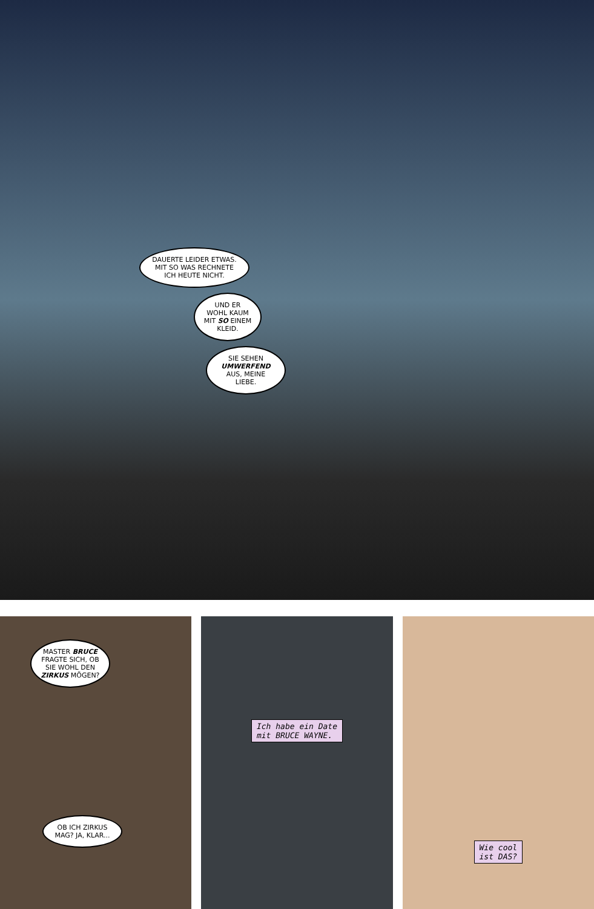DAUERTE LEIDER ETWAS. MIT SO WAS RECHNETE ICH HEUTE NICHT.
UND ER WOHL KAUM MIT SO EINEM KLEID.
SIE SEHEN UMWERFEND AUS, MEINE LIEBE.
MASTER BRUCE FRAGTE SICH, OB SIE WOHL DEN ZIRKUS MÖGEN?
OB ICH ZIRKUS MAG? JA, KLAR...
Ich habe ein Date
mit BRUCE WAYNE.
Wie cool
ist DAS?